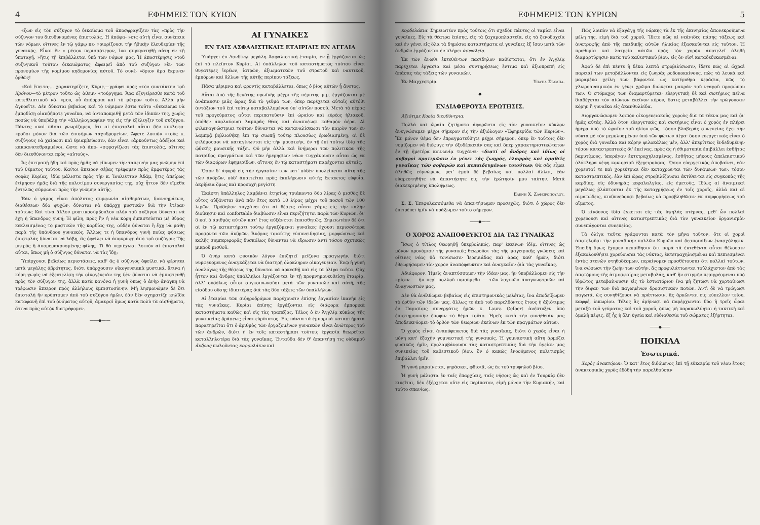4 ΕΦΗΜΕΙΣ ΤΩΝ ΚΥΙΩΝ
«ζων εἰς τὸν σύζυγον τὸ δικαίωμα τοῦ ἀποσφραγίζειν τὰς »πρὸς τὴν σύζυγον του διευθυνομένας ἐπιστολάς. Ἡ ἀπόφα- »σις αὐτὴ εἶναι συνέπεια τῶν νόμων, οἵτινες ἐν τῷ γάμῳ πε- »ριορίζουσι τὴν ἠθικὴν ἐλευθερίαν τῆς γυναικός. Εἶναι ἓν » μέσον περισσότερον, ἵνα συγκρατηθῇ αὕτη ἐν τῇ ὑποταγῇ, »ἥτις τῇ ἐπιβάλλεται ὑπὸ τῶν νόμων μας. Ἡ ἀποστέρησις »τοῦ συζυγικοῦ τούτου δικαιώματος ἀφαιρεῖ ἀπὸ τοῦ συζύγου »ἓν τῶν προνομίων τῆς νομίμου κηδεμονίας αὐτοῦ. Τὸ συνέ- »δριον ἄρα ἔκρινεν ὀρθῶς!
«Καὶ ἔπειτα;... χαρακτηρίζετε, Κύριε,—γράφει πρὸς «τὸν συντάκτην τοῦ Χρόνου—τὸ μέτρον τοῦτο ὡς ἀθεμι- «τούργημα. Ἄρα ἐξεγείρεσθε κατὰ τοῦ κατεθλιπτικοῦ νό- «μου, οὗ ἀπόρροια καὶ τὸ μέτρον τοῦτο. Ἀλλὰ μὴν ἀγνοεῖτε. Δὲν δύναται βεβαίως καὶ τὸ νόμιμον ἔστω τοῦτο «δικαίωμα νὰ ἐμποδίσῃ οἱανδήποτε γυναῖκα, νὰ ἀνταποκριθῇ μετὰ τῶν ἰδικῶν της, χωρὶς ποσῶς νὰ ὑποβάλῃ τὴν «ἀλληλογραφίαν της εἰς τὴν ἐξέλεγξιν τοῦ συζύγου. Πάντες «καὶ πᾶσαι γνωρίζομεν, ὅτι αἱ ἐπιστολαὶ αὗται δὲν κυκλοφο- «ροῦσι μόνον διὰ τῶν ἐπισήμων ταχυδρομείων. Ἄφετε λοιπὸν «τοὺς κ. συζύγους νὰ χαίρωσι καὶ θριαμβεύωσιν, ἐὰν εἶναι «ἀρκούντως ἀδέξιοι καὶ κακοανατεθραμμένοι, ὥστε νὰ ἀπο- «σφραγίζωσι τὰς ἐπιστολάς, αἵτινες δὲν διευθύνονται πρὸς «αὐτούς».
Ἄς ἐπιτραπῇ ἤδη καὶ πρὸς ἡμᾶς νὰ εἴπωμεν τὴν ταπεινήν μας γνώμην ἐπὶ τοῦ θέματος τούτου. Καίτοι ἄπειρον σέβας τρέφομεν πρὸς ἀμφοτέρας τὰς σοφὰς Κυρίας, ἰδίᾳ μάλιστα πρὸς τὴν κ. Ἰουλιέτταν Ἀδάμ, ἥτις ἀπείρως ἐτίμησεν ἡμᾶς διὰ τῆς πολυτίμου συνεργασίας της, οὐχ ἧττον δὲν εἴμεθα ἐντελῶς σύμφωνοι πρὸς τὴν γνώμην αὐτῆς.
Ἐὰν ὁ γάμος εἶναι ἀπόλυτος συμφωνία αἰσθημάτων, διανοημάτων, διαθέσεων δύο ψυχῶν, δύναται νὰ ὑπάρχῃ μυστικὸν διὰ τὴν ἑτέραν τούτων; Καὶ τίνα ἄλλον μυστικοσύμβουλον πλὴν τοῦ συζύγου δύναται νὰ ἔχῃ ἡ ὕπανδρος γυνή; Ἡ φίλη, πρὸς ἣν ἡ νέα κόρη ἐμπιστεύεται μὲ θύρας κεκλεισμένας τὸ μυστικὸν τῆς καρδίας της, οὐδὲν δύναται ἢ ἔχῃ νὰ μάθῃ παρὰ τῆς ὑπάνδρου γυναικός. Ἄλλως τε ἡ ὕπανδρος γυνὴ ποίας φύσεως ἐπιστολὰς δύναται νὰ λάβῃ, ἃς ὀφείλει νὰ ἀποκρύψῃ ἀπὸ τοῦ συζύγου; Τῆς μητρὸς ἢ ἀπομεμακρυσμένης φίλης; Τί θὰ περιέχωσι λοιπὸν αἱ ἐπιστολαὶ αὗται, ὅπως μὴ ὁ σύζυγος δύναται νὰ τὰς ἴδῃ;
Ὑπάρχουσι βεβαίως περιστάσεις, καθ' ἃς ὁ σύζυγος ὀφείλει νὰ φέρηται μετὰ μεγάλης ἀβρότητος, διότι ὑπάρχουσιν οἰκογενειακὰ μυστικά, ἅτινα ἡ κόρη χωρὶς νὰ ἐξευτελίσῃ τὴν οἰκογένειάν της δὲν δύναται νὰ ἐμπιστευθῇ πρὸς τὸν σύζυγον της, ἀλλὰ κατὰ κανόνα ἡ γυνὴ ὅπως ὁ ἀνὴρ ἀνάγκη νὰ τρέφωσιν ἄπειρον πρὸς ἀλλήλους ἐμπιστοσύνην. Μὴ λησμονῶμεν δὲ ὅτι ἐπιστολὴ ἣν κρύπτομεν ἀπὸ τοῦ συζύγου ἡμῶν, ἐὰν δὲν σχηματίζῃ κηλῖδα καταφανῆ ἐπὶ τοῦ ὀνόματος αὐτοῦ, ἀμαυροῖ ὅμως κατὰ πολὺ τὰ αἰσθήματα, ἅτινα πρὸς αὐτὸν διατρέφομεν.
——◆——
ΑΙ ΓΥΝΑΙΚΕΣ
ΕΝ ΤΑΙΣ ΑΣΦΑΛΙΣΤΙΚΑΙΣ ΕΤΑΙΡΙΑΙΣ ΕΝ ΑΓΓΛΙΑ
Ὑπάρχει ἐν Λονδίνῳ μεγάλη Ἀσφαλιστικὴ ἑταιρία, ἐν ᾗ ἐργάζονται ὡς ἐπὶ τὸ πλεῖστον Κυρίαι. Αἱ ὑπάλληλοι τοῦ καταστήματος τούτου εἶναι θυγατέρες ἱερέων, ἰατρῶν, ἀξιωματικῶν τοῦ στρατοῦ καὶ ναυτικοῦ, ἐμπόρων καὶ ἄλλων τῆς αὐτῆς περίπου τάξεως.
Πᾶσα μέριμνα καὶ φροντὶς καταβάλλεται, ὅπως ὁ βίος αὐτῶν ᾖ ἄνετος.
Αὗται ἀπὸ τῆς δεκάτης πρωϊνῆς μέχρι τῆς πέμπτης μ.μ. ἐργάζονται μὲ ἀνάπαυσιν μιᾶς ὥρας διὰ τὸ γεῦμά των, ὅπερ παρέχεται αὐταῖς αὐτόθι ἀντάξιον τοῦ ἐπὶ τούτῳ καταβαλλομένου ὑπ' αὐτῶν ποσοῦ. Μετὰ τὸ πέρας τοῦ προγεύματος αὗται περιπατοῦσιν ἐπὶ ὡραίου καὶ εὐρέος ἡλιακοῦ, ὁπόθεν ἀπολαύουσι λαμπρᾶς θέας καὶ ἀναπνέωσι καθαρὸν ἀέρα. Αἱ φιλαναγνώστριαι τούτων δύνανται νὰ καταναλίσκωσι τὸν καιρὸν των ἐν λαμπρᾷ βιβλιοθήκῃ ἐπὶ τῷ σιωπῇ τούτῳ πλουσίως ἐρωδιασμένῃ, αἱ δὲ φιλόμουσοι νὰ καταγίνωνται εἰς τὴν μουσικήν, ἐν τῇ ἐπὶ τούτῳ ἰδίᾳ τῆς ᾠδικῆς μουσικῆς τάξει. Οὐ μὴν ἀλλὰ καὶ ἐνήμεροι τῶν πολιτικῶν τῆς πατρίδος πραγμάτων καὶ τῶν ἡμερησίων νέων τυγχάνουσιν αὗται ὡς ἐκ τῶν διαφόρων ἐφημερίδων, αἵτινες ἐν τῷ καταστήματι παρέχονται αὐταῖς.
Ὅσον δ' ἀφορᾷ εἰς τὴν ἐργασίαν των κατ' οὐδὲν ὑπολείπεται αὕτη τῆς τῶν ἀνδρῶν, οὐδ' ἀπαιτεῖται πρὸς ἐκπλήρωσιν αὐτῆς ἔκτακτος εὐφυΐα, ἀκρίβεια ὅμως καὶ προσοχὴ μεγίστη.
Ἑκάστη ὑπάλληλος λαμβάνει ἐτησίως τριάκοντα δύο λίρας ὁ μισθὸς δὲ οὗτος αὐξάνεται ἀνὰ πᾶν ἔτος κατὰ 10 λίρας μέχρι τοῦ ποσοῦ τῶν 100 λιρῶν. Πρόδηλον τυγχάνει ὅτι αἱ θέσεις αὗται χάρις εἰς τὴν καλὴν διοίκησιν καὶ confortable διαβίωσιν εἶναι περιζήτητοι παρὰ τῶν Κυριῶν, δι' ὃ καὶ ὁ ἀριθμὸς αὐτῶν κατ' ἔτος αὐξάνεται ἐπαισθητῶς. Σημειωτέον δὲ ὅτι αἱ ἐν τῷ καταστήματι τούτῳ ἐργαζόμεναι γυναῖκες ἔχουσι περισσότερα προσόντα τῶν ἀνδρῶν. Ἄνδρας τοιαύτης εὐσυνειδησίας, μορφώσεως καὶ καλῆς συμπεριφορᾶς δυσκόλως δύνανται νὰ εὕρωσιν ἀντὶ τόσου σχετικῶς μικροῦ μισθοῦ.
Ὁ ἀνὴρ κατὰ φυσικὸν λόγον ἐπιζητεῖ μείζονα προαγωγήν, διότι νυμφευόμενος ἀναγκάζεται νὰ διατηρῇ ὁλόκληρον οἰκογένειαν. Ἐνῷ ἡ γυνὴ ἀναλόγως τῆς θέσεως της δύναται νὰ ἀρκεσθῇ καὶ εἰς τὰ ὀλίγα ταῦτα. Οὐχ ἧττον καὶ ἄνδρες ὑπάλληλοι ἐργάζονται ἐν τῇ προμνημονευθείσῃ ἑταιρίᾳ, ἀλλ' οὐδόλως οὗτοι συγκοινωνοῦσι μετὰ τῶν γυναικῶν καὶ αὐτῆ, τῆς εἰσόδου οὔσης ἰδιαιτέρας διὰ τὰς δύο τάξεις τῶν ὑπαλλήλων.
Αἱ ἑταιρίαι τῶν σιδηροδρόμων παρέχουσιν ἐπίσης ἐργασίαν ἱκανὴν εἰς τὰς γυναῖκας. Κυρίαι ἐπίσης ἐργάζονται εἰς διάφορα ἐμπορικὰ καταστήματα καθὼς καὶ εἰς τὰς τραπέζας. Τέλος ὁ ἐν Ἀγγλίᾳ κύκλος τῆς γυναικείας δράσεως εἶναι εὐρύτατος. Εἰς πάντα τὰ ἐμπορικὰ καταστήματα παρατηρεῖται ὅτι ὁ ἀριθμὸς τῶν ἐργαζομένων γυναικῶν εἶναι ἀνώτερος τοῦ τῶν ἀνδρῶν, διότι ἡ ἐν τοῖς καταστήμασι τούτοις ἐργασία θεωρεῖται καταλληλοτέρα διὰ τὰς γυναῖκας. Ἐνταῦθα δὲν θ' ἀπαντήσῃ τις οὐδαμοῦ ἄνδρας πωλοῦντας καρουλάκια καὶ
ΕΦΗΜΕΡΙΣ ΤΩΝ ΚΥΡΙΩΝ 5
κορδελάκια. Σημειωτέον πρὸς τούτοις ὅτι σχεδὸν πάντες οἱ ταμίαι εἶναι γυναῖκες. Εἰς τὰ θέατρα ἐπίσης, εἰς τὰ ζαχαροπλαστεῖα, εἰς τὰ ξενοδοχεῖα καὶ ἐν γένει εἰς ὅλα τὰ δημόσια καταστήματα αἱ γυναῖκες ἐξ ἴσου μετὰ τῶν ἀνδρῶν ἐργάζονται ἐν πλήρει ἀσφαλείᾳ.
Ἐκ τῶν ἄνωθι ἐκτεθέντων πασίδηλον καθίσταται, ὅτι ἐν Ἀγγλίᾳ παρέχεται ἐργασία καὶ μέσα συντηρήσεως ἔντιμα καὶ ἀξιοπρεπῆ εἰς ἁπάσας τὰς τάξεις τῶν γυναικῶν.
Ἐν Μαγχεστρίᾳ Υπατια Σταμπα.
——◆——
ΕΝΔΙΑΦΕΡΟΥΣΑ ΕΡΩΤΗΣΙΣ.
Ἀξιότιμε Κυρία διευθύντρια.
Πολλὰ καὶ ὡραῖα ζητήματα ἀφορῶντα εἰς τὸν γυναικεῖον κύκλον ἀνεγνώσαμεν μέχρι σήμερον εἰς τὴν ἀξιόλογον «Ἐφημερίδα τῶν Κυριῶν». Ἓν μόνον θέμα δὲν ἐπραγματεύθητε μέχρι σήμερον, ὅπερ ἐν τούτοις δὲν νομίζομεν νὰ διέφυγε τὴν ὀξυδέρκειάν σας καὶ ὅπερ χαρακτηριστικώτατον ἐν τῇ ἡμετέρᾳ κοινωνίᾳ τυγχάνει· «διατί οἱ ἄνδρες καὶ ἰδίως οἱ σοβαροὶ προτιμῶσιν ἐν γένει τὰς ζωηράς, ἐλαφρὰς καὶ ἀμαθεῖς γυναῖκας τῶν σοβαρῶν καὶ πεπαιδευμένων τοιούτων; Θὰ σᾶς εἶμαι ἀληθῶς εὐγνώμων, μετ' ἐμοῦ δὲ βεβαίως καὶ πολλαὶ ἄλλαι, ἐὰν εὐαρεστηθῆτε νὰ ἀπαντήσητε εἰς τὴν ἐρώτησίν μου ταύτην. Μετὰ διακεκριμένης ὑπολήψεως.
Ελενη Χ. Ζαφειροπουλου.
Σ. Σ. Ἐπιφυλασσόμεθα νὰ ἀπαντήσωμεν προσεχῶς, διότι ὁ χῶρος δὲν ἐπιτρέπει ἡμῖν νὰ πράξωμεν τοῦτο σήμερον.
——◆——
Ο ΧΟΡΟΣ ΑΝΑΠΟΦΕΥΚΤΟΣ ΔΙΑ ΤΑΣ ΓΥΝΑΙΚΑΣ
Ἴσως ὁ τίτλος θεωρηθῇ ὑπερβολικός, παρ' ἐκείνων ἰδίᾳ, οἵτινες ὡς μόνον προνόμιον τῆς γυναικὸς θεωροῦσι τὰς τῆς μαγειρικῆς γνώσεις καὶ οἵτινες νέας θὰ τονίσωσιν Ἱερεμιάδας καὶ ἀρὰς καθ' ἡμῶν, διότι ἐθεωρήσαμεν τὸν χορὸν ἀναπόφευκτον καὶ ἀναγκαῖον διὰ τὰς γυναῖκας.
Ἀδιάφορον. Ἡμεῖς ἀναπτύσσομεν τὴν ἰδέαν μας, ἣν ὑποβάλλομεν εἰς τὴν κρίσιν — ἣν περὶ πολλοῦ ποιούμεθα — τῶν λογικῶν ἀναγνωστριῶν καὶ ἀναγνωστῶν μας.
Δὲν θὰ ἀνέλθωμεν βεβαίως εἰς ἐπιστημονικὰς μελέτας, ἵνα ἀποδείξωμεν τὸ ὀρθὸν τῶν ἰδεῶν μας, ἄλλως τε ἀπὸ τοῦ παρελθόντος ἔτους ἡ ἀξιότιμος ἐν Παρισίοις συνεργάτις ἡμῶν κ. Laura Gelbert ἀνέπτυξεν ὑπὸ ἐπιστημονικὴν ἔποψιν τὸ θέμα τοῦτο. Ἡμεῖς κατὰ τὴν συνήθειάν μας ἀποδεικνύομεν τὸ ὀρθὸν τῶν θεωριῶν ἐκείνων ἐκ τῶν πραγμάτων αὐτῶν.
Ὁ χορὸς εἶναι ἀναπόφευκτος διὰ τὰς γυναῖκας, διότι ὁ χορὸς εἶναι ἡ μόνη κατ' ἐξοχὴν γυμναστικὴ τῆς γυναικός. Ἡ γυμναστικὴ αὕτη ἁρμόζει φυσικῶς ἡμῖν, προλαμβάνουσα τὰς καταστρεπτικὰς διὰ τὴν ὑγείαν μας συνεπείας τοῦ καθεστικοῦ βίου, ὃν ὁ κακῶς ἐνοούμενος πολιτισμὸς ἐπιβάλλει ἡμῖν.
Ἡ γυνὴ μαραίνεται, γηράσκει, φθισιᾷ, ὡς ἐκ τοῦ τρυφηλοῦ βίου.
Ἡ γυνὴ μάλιστα ἐν ταῖς ἐπαρχίαις, ταῖς νήσοις ὡς καὶ ἐν Τουρκίᾳ δὲν κινεῖται, δὲν ἐξέρχεται οὔτε εἰς περίπατον, εἰμὴ μόνον τὴν Κυριακήν, καὶ τοῦτο σπανίως.
Πῶς λοιπὸν νὰ ἐξαγάγῃ τῆς νάρκης τὰ ἐκ τῆς ἀκινησίας ἀπονεκρούμενα μέλη της, εἰμὴ διὰ τοῦ χοροῦ. Ἴδετε πῶς αἱ νεάνιδες πάσης τάξεως καὶ ἀνατροφῆς ἀπὸ τῆς παιδικῆς αὐτῶν ἡλικίας ἐξασκοῦνται εἰς τοῦτον. Ἡ προθυμία καὶ λατρεία αὐτῶν πρὸς τὸν χορὸν ἀποτελεῖ ἀληθῆ διαμαρτύρησιν κατὰ τοῦ καθεστικοῦ βίου, εἰς ὃν εἰσὶ καταδεδικασμέναι.
Ἀφοῦ δὲ ἐπὶ πέντε ἢ δέκα λεπτὰ στροβιλίσωσιν, ἴδετε πῶς αἱ ὠχραὶ παρειαί των μεταβάλλονται εἰς ζωηρὰς ροδοκοκκίνους, πῶς τὰ λευκὰ καὶ μαραμένα χείλη των βάφονται ὡς κατέρυθρα κεράσια, πῶς τὸ χλωροαναιμικὸν ἐν γένει χρῶμα διώκεται μακρὰν τοῦ νεαροῦ προσώπου των. Ὁ στόμαχος των διαμαρτύρεται· εὐεργετικὴ δὲ καὶ σωτήριος πεῖνα διαδέχεται τὸν αἰώνιον ἐκεῖνον κόρον, ὅστις μεταβάλλει τὴν τρώγουσαν κόρην ἢ γυναῖκα εἰς ἀκανθυλλίδα.
Διοργανώσωμεν λοιπὸν οἰκογενειακοὺς χοροὺς διὰ τὰ τέκνα μας καὶ δι' ἡμᾶς αὐτάς. Ἀλλὰ ὅτον εὐεργετικὸς καὶ σωτήριος εἶναι ὁ χορὸς ἐν πλήρει ἡμέρᾳ ὑπὸ τὸ ὡραῖον τοῦ ἡλίου φῶς, τόσον βλαβερὰς συνεπείας ἔχει τὴν νύκτα μὲ τὸν μεμολυσμένον ὑπὸ τῶν φώτων ἀέρα· ὅσον εὐεργετικὸς εἶναι ὁ χορὸς διὰ γυναῖκα καὶ κόρην φιλοκάλως μέν, ἀλλ' ἀπερίττως ἐνδεδυμένην τόσον καταστρεπτικὸς δι' ἐκείνας, πρὸς ἃς ἡ ἐθιμοτυπία ἐπιβάλλει ἐσθῆτας βαρυτίμους, ὑπεράγαν ἐκτετραχηλισμένας, ἐσθῆτας μήκους ἀπελπιστικοῦ ὁλόκληρα νέφη κονιορτοῦ ἐξεγειρούσας. Ὅσον εὐεργετικὸς ἀποβαίνει, ἐὰν χορευταί τε καὶ χορεύτριαι δὲν καταχρῶνται τῶν δυνάμεων των, τόσον καταστρεπτικός, ἐὰν ἐπὶ ὥρας στροβιλίζουσαι ἐκτίθενται εἰς συγκοπὰς τῆς καρδίας, εἰς ὀδυνηρὰς κεφαλαλγίας, εἰς ἐμετούς. Ἰδίως αἱ ἀναιμικαὶ μεγάλως βλάπτονται ἐκ τῆς καταχρήσεως ἐν τοῖς χοροῖς, ἀλλὰ καὶ αἱ αἱματώδεις, κινδυνεύουσι βεβαίως νὰ προσβληθῶσιν ἐκ συμφορήσεως τοῦ αἵματος.
Ὁ κίνδυνος ἰδίᾳ ἔγκειται εἰς τὰς ὑψηλὰς πτέρνας, μεθ' ὧν πολλαὶ χορεύουσι καὶ αἵτινες καταστρεπτικὰς διὰ τὸν γυναικεῖον ὀργανισμὸν συνεπάγονται συνεπείας.
Τὰ ὀλίγα ταῦτα γράφονται κατὰ τὸν μῆνα τοῦτον, ὅτε οἱ χοροὶ ἀποτελοῦσι τὴν μοναδικὴν πολλῶν Κυριῶν καὶ δεσποινίδων ἐνασχόλησιν. Ἐπειδὴ ὅμως ἔχομεν πεποίθησιν ὅτι παρὰ τὰ ἐκτεθέντα αὗται θέλουσιν ἐξακολουθήσει χορεύουσαι τὰς νύκτας, ἐκτετραχηλισμέναι καὶ πεπιεσμέναι ἐντὸς στενῶν στηθοδέσμων, περαίνομεν προσθέτουσαι ὅτι πολλαὶ τούτων, ἵνα σώσωσι τὴν ζωήν των αὐτήν, ἃς προφυλάττωνται τοὐλάχιστον ἀπὸ τὰς ἀποτόμους τῆς ἀτμοσφαίρας μεταβολάς, καθ' ἣν στιγμὴν περιρρέομεναι ὑπὸ ἱδρῶτος μεταβαίνουσιν εἰς τὸ ἑστιατόριον ἵνα μὴ ζητῶσι νὰ χορταίνωσι τὴν δίψαν των διὰ παγωμένων δροσιστικῶν ποτῶν. Ἀντὶ δὲ νὰ τρώγωσι παγωτά, ὡς συνηθίζουσι νὰ πράττωσιν, ἃς ἀρκῶνται εἰς κύπελλον τείου, καφφέ, λικωρίου. Τέλος ἃς ἀρήνωσι νὰ παρέρχωνται δύο ἢ τρεῖς ὧραι μεταξὺ τοῦ γεύματος καὶ τοῦ χοροῦ, ὅπως μὴ παρακωλύηται ἡ τακτικὴ καὶ ὁμαλὴ πέψις, ἐξ ἧς ἡ ὅλη ὑγεία καὶ εὐδιαθεσία τοῦ σώματος ἐξήρτηται.
——◆——
ΠΟΙΚΙΛΑ
Ἐσωτερικά.
Χορὸς ἀνακτόρων. Ὁ κατ' ἔτος διδόμενος ἐπὶ τῇ εὐκαιρίᾳ τοῦ νέου ἔτους ἀνακτορικὸς χορὸς ἐδόθη τὴν παρελθοῦσαν